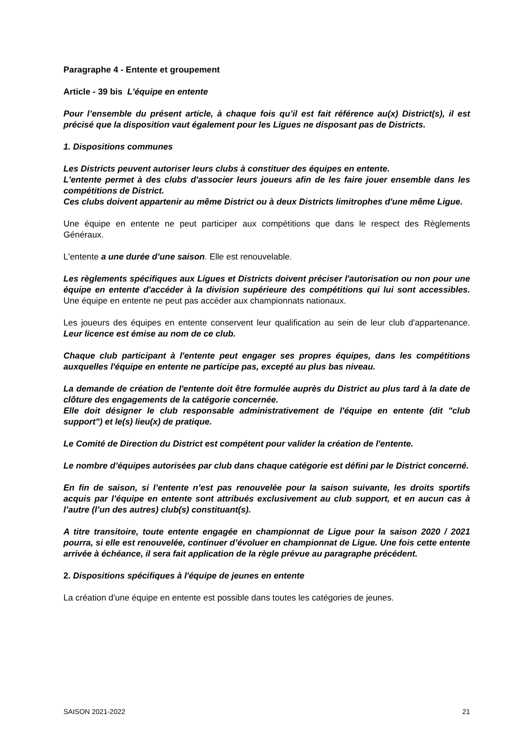Paragraphe 4 - Entente et groupement
Article - 39 bis L'équipe en entente
Pour l’ensemble du présent article, à chaque fois qu’il est fait référence au(x) District(s), il est précisé que la disposition vaut également pour les Ligues ne disposant pas de Districts.
1. Dispositions communes
Les Districts peuvent autoriser leurs clubs à constituer des équipes en entente.
L'entente permet à des clubs d'associer leurs joueurs afin de les faire jouer ensemble dans les compétitions de District.
Ces clubs doivent appartenir au même District ou à deux Districts limitrophes d'une même Ligue.
Une équipe en entente ne peut participer aux compétitions que dans le respect des Règlements Généraux.
L'entente a une durée d’une saison. Elle est renouvelable.
Les règlements spécifiques aux Ligues et Districts doivent préciser l'autorisation ou non pour une équipe en entente d'accéder à la division supérieure des compétitions qui lui sont accessibles. Une équipe en entente ne peut pas accéder aux championnats nationaux.
Les joueurs des équipes en entente conservent leur qualification au sein de leur club d'appartenance. Leur licence est émise au nom de ce club.
Chaque club participant à l'entente peut engager ses propres équipes, dans les compétitions auxquelles l'équipe en entente ne participe pas, excepté au plus bas niveau.
La demande de création de l'entente doit être formulée auprès du District au plus tard à la date de clôture des engagements de la catégorie concernée.
Elle doit désigner le club responsable administrativement de l'équipe en entente (dit "club support") et le(s) lieu(x) de pratique.
Le Comité de Direction du District est compétent pour valider la création de l'entente.
Le nombre d’équipes autorisées par club dans chaque catégorie est défini par le District concerné.
En fin de saison, si l’entente n’est pas renouvelée pour la saison suivante, les droits sportifs acquis par l’équipe en entente sont attribués exclusivement au club support, et en aucun cas à l’autre (l’un des autres) club(s) constituant(s).
A titre transitoire, toute entente engagée en championnat de Ligue pour la saison 2020 / 2021 pourra, si elle est renouvelée, continuer d’évoluer en championnat de Ligue. Une fois cette entente arrivée à échéance, il sera fait application de la règle prévue au paragraphe précédent.
2. Dispositions spécifiques à l'équipe de jeunes en entente
La création d'une équipe en entente est possible dans toutes les catégories de jeunes.
SAISON 2021-2022 21